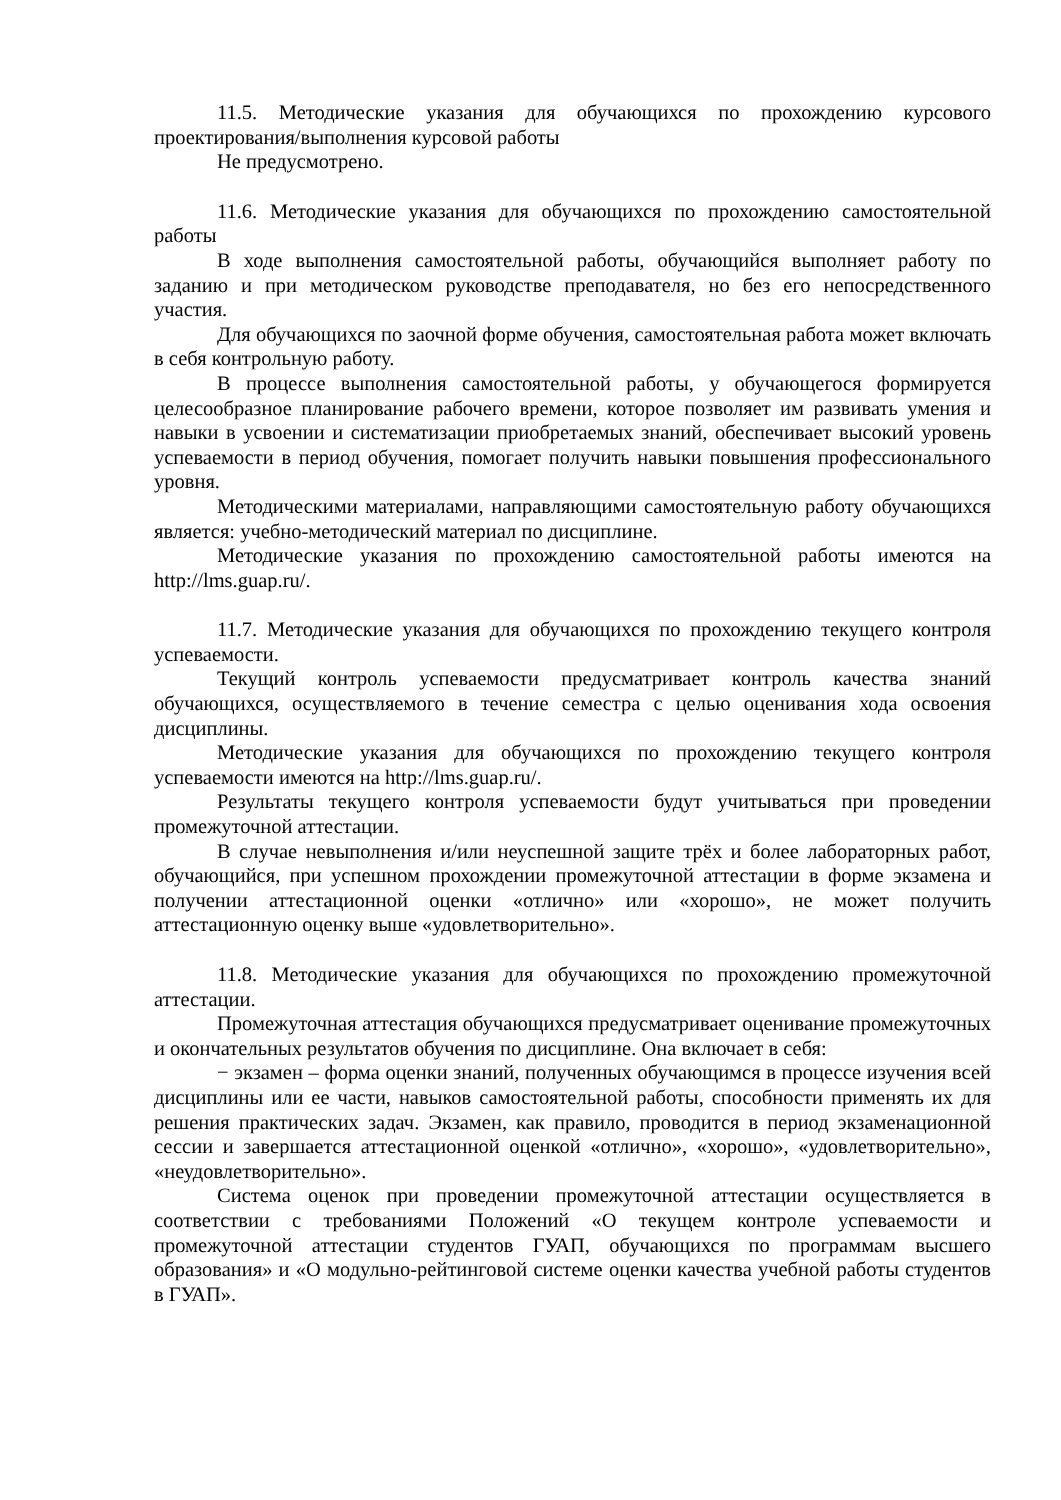11.5. Методические указания для обучающихся по прохождению курсового проектирования/выполнения курсовой работы
Не предусмотрено.
11.6. Методические указания для обучающихся по прохождению самостоятельной работы
В ходе выполнения самостоятельной работы, обучающийся выполняет работу по заданию и при методическом руководстве преподавателя, но без его непосредственного участия.
Для обучающихся по заочной форме обучения, самостоятельная работа может включать в себя контрольную работу.
В процессе выполнения самостоятельной работы, у обучающегося формируется целесообразное планирование рабочего времени, которое позволяет им развивать умения и навыки в усвоении и систематизации приобретаемых знаний, обеспечивает высокий уровень успеваемости в период обучения, помогает получить навыки повышения профессионального уровня.
Методическими материалами, направляющими самостоятельную работу обучающихся является: учебно-методический материал по дисциплине.
Методические указания по прохождению самостоятельной работы имеются на http://lms.guap.ru/.
11.7. Методические указания для обучающихся по прохождению текущего контроля успеваемости.
Текущий контроль успеваемости предусматривает контроль качества знаний обучающихся, осуществляемого в течение семестра с целью оценивания хода освоения дисциплины.
Методические указания для обучающихся по прохождению текущего контроля успеваемости имеются на http://lms.guap.ru/.
Результаты текущего контроля успеваемости будут учитываться при проведении промежуточной аттестации.
В случае невыполнения и/или неуспешной защите трёх и более лабораторных работ, обучающийся, при успешном прохождении промежуточной аттестации в форме экзамена и получении аттестационной оценки «отлично» или «хорошо», не может получить аттестационную оценку выше «удовлетворительно».
11.8. Методические указания для обучающихся по прохождению промежуточной аттестации.
Промежуточная аттестация обучающихся предусматривает оценивание промежуточных и окончательных результатов обучения по дисциплине. Она включает в себя:
− экзамен – форма оценки знаний, полученных обучающимся в процессе изучения всей дисциплины или ее части, навыков самостоятельной работы, способности применять их для решения практических задач. Экзамен, как правило, проводится в период экзаменационной сессии и завершается аттестационной оценкой «отлично», «хорошо», «удовлетворительно», «неудовлетворительно».
Система оценок при проведении промежуточной аттестации осуществляется в соответствии с требованиями Положений «О текущем контроле успеваемости и промежуточной аттестации студентов ГУАП, обучающихся по программам высшего образования» и «О модульно-рейтинговой системе оценки качества учебной работы студентов в ГУАП».